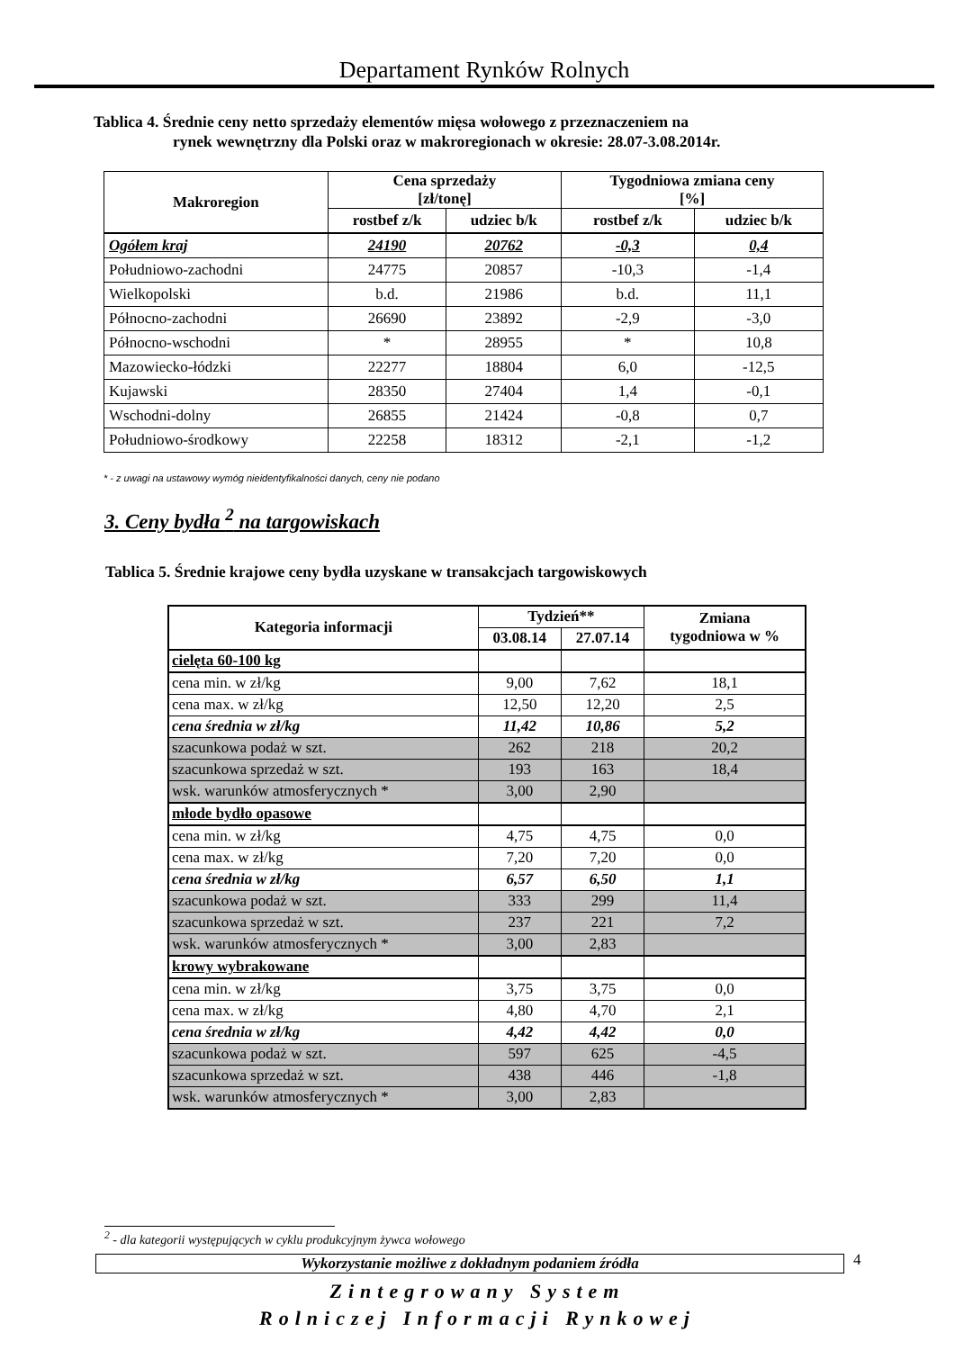Departament Rynków Rolnych
Tablica 4. Średnie ceny netto sprzedaży elementów mięsa wołowego z przeznaczeniem na
rynek wewnętrzny dla Polski oraz w makroregionach w okresie: 28.07-3.08.2014r.
| Makroregion | Cena sprzedaży [zł/tonę] | | Tygodniowa zmiana ceny [%] | |
| --- | --- | --- | --- | --- |
| | rostbef z/k | udziec b/k | rostbef z/k | udziec b/k |
| Ogółem kraj | 24190 | 20762 | -0,3 | 0,4 |
| Południowo-zachodni | 24775 | 20857 | -10,3 | -1,4 |
| Wielkopolski | b.d. | 21986 | b.d. | 11,1 |
| Północno-zachodni | 26690 | 23892 | -2,9 | -3,0 |
| Północno-wschodni | * | 28955 | * | 10,8 |
| Mazowiecko-łódzki | 22277 | 18804 | 6,0 | -12,5 |
| Kujawski | 28350 | 27404 | 1,4 | -0,1 |
| Wschodni-dolny | 26855 | 21424 | -0,8 | 0,7 |
| Południowo-środkowy | 22258 | 18312 | -2,1 | -1,2 |
* - z uwagi na ustawowy wymóg nieidentyfikalności danych, ceny nie podano
3. Ceny bydła <sup>2</sup> na targowiskach
Tablica 5. Średnie krajowe ceny bydła uzyskane w transakcjach targowiskowych
| Kategoria informacji | Tydzień** | | Zmiana tygodniowa w % |
| --- | --- | --- | --- |
| | 03.08.14 | 27.07.14 | |
| cielęta 60-100 kg | | | |
| cena min. w zł/kg | 9,00 | 7,62 | 18,1 |
| cena max. w zł/kg | 12,50 | 12,20 | 2,5 |
| cena średnia w zł/kg | 11,42 | 10,86 | 5,2 |
| szacunkowa podaż w szt. | 262 | 218 | 20,2 |
| szacunkowa sprzedaż w szt. | 193 | 163 | 18,4 |
| wsk. warunków atmosferycznych * | 3,00 | 2,90 | |
| młode bydło opasowe | | | |
| cena min. w zł/kg | 4,75 | 4,75 | 0,0 |
| cena max. w zł/kg | 7,20 | 7,20 | 0,0 |
| cena średnia w zł/kg | 6,57 | 6,50 | 1,1 |
| szacunkowa podaż w szt. | 333 | 299 | 11,4 |
| szacunkowa sprzedaż w szt. | 237 | 221 | 7,2 |
| wsk. warunków atmosferycznych * | 3,00 | 2,83 | |
| krowy wybrakowane | | | |
| cena min. w zł/kg | 3,75 | 3,75 | 0,0 |
| cena max. w zł/kg | 4,80 | 4,70 | 2,1 |
| cena średnia w zł/kg | 4,42 | 4,42 | 0,0 |
| szacunkowa podaż w szt. | 597 | 625 | -4,5 |
| szacunkowa sprzedaż w szt. | 438 | 446 | -1,8 |
| wsk. warunków atmosferycznych * | 3,00 | 2,83 | |
<sup>2</sup> - dla kategorii występujących w cyklu produkcyjnym żywca wołowego
Wykorzystanie możliwe z dokładnym podaniem źródła 4
Zintegrowany System
Rolniczej Informacji Rynkowej